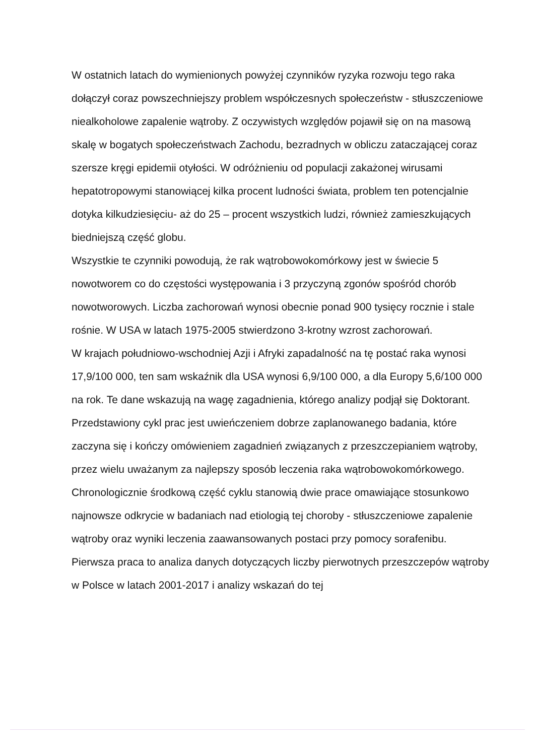W ostatnich latach do wymienionych powyżej czynników ryzyka rozwoju tego raka dołączył coraz powszechniejszy problem współczesnych społeczeństw - stłuszczeniowe niealkoholowe zapalenie wątroby. Z oczywistych względów pojawił się on na masową skalę w bogatych społeczeństwach Zachodu, bezradnych w obliczu zataczającej coraz szersze kręgi epidemii otyłości. W odróżnieniu od populacji zakażonej wirusami hepatotropowymi stanowiącej kilka procent ludności świata, problem ten potencjalnie dotyka kilkudziesięciu- aż do 25 – procent wszystkich ludzi, również zamieszkujących biedniejszą część globu.
Wszystkie te czynniki powodują, że rak wątrobowokomórkowy jest w świecie 5 nowotworem co do częstości występowania i 3 przyczyną zgonów spośród chorób nowotworowych. Liczba zachorowań wynosi obecnie ponad 900 tysięcy rocznie i stale rośnie. W USA w latach 1975-2005 stwierdzono 3-krotny wzrost zachorowań.
W krajach południowo-wschodniej Azji i Afryki zapadalność na tę postać raka wynosi 17,9/100 000, ten sam wskaźnik dla USA wynosi 6,9/100 000, a dla Europy 5,6/100 000 na rok. Te dane wskazują na wagę zagadnienia, którego analizy podjął się Doktorant.
Przedstawiony cykl prac jest uwieńczeniem dobrze zaplanowanego badania, które zaczyna się i kończy omówieniem zagadnień związanych z przeszczepianiem wątroby, przez wielu uważanym za najlepszy sposób leczenia raka wątrobowokomórkowego. Chronologicznie środkową część cyklu stanowią dwie prace omawiające stosunkowo najnowsze odkrycie w badaniach nad etiologią tej choroby - stłuszczeniowe zapalenie wątroby oraz wyniki leczenia zaawansowanych postaci przy pomocy sorafenibu.
Pierwsza praca to analiza danych dotyczących liczby pierwotnych przeszczepów wątroby w Polsce w latach 2001-2017 i analizy wskazań do tej